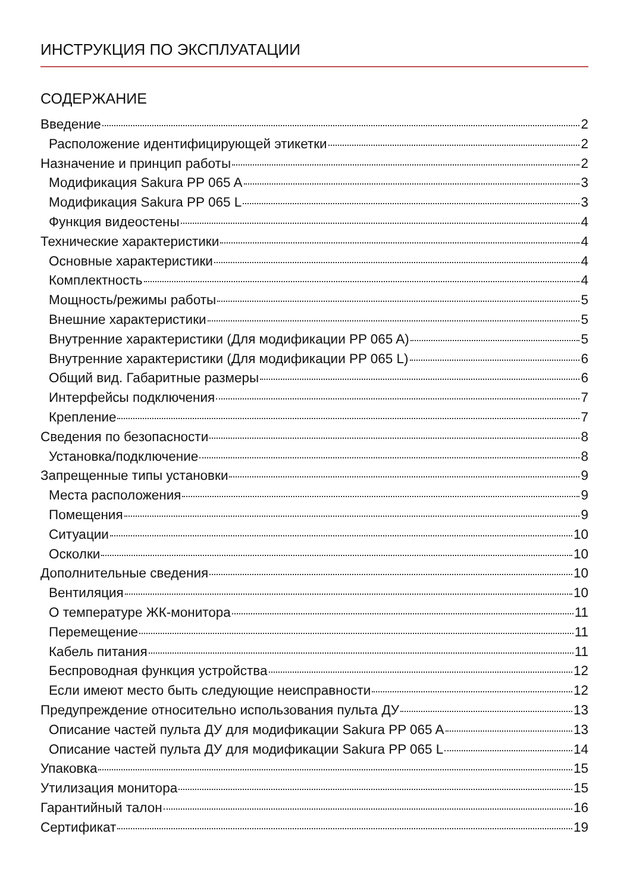ИНСТРУКЦИЯ ПО ЭКСПЛУАТАЦИИ
СОДЕРЖАНИЕ
Введение 2
Расположение идентифицирующей этикетки 2
Назначение и принцип работы 2
Модификация Sakura PP 065 A 3
Модификация Sakura PP 065 L 3
Функция видеостены 4
Технические характеристики 4
Основные характеристики 4
Комплектность 4
Мощность/режимы работы 5
Внешние характеристики 5
Внутренние характеристики (Для модификации PP 065 A) 5
Внутренние характеристики (Для модификации PP 065 L) 6
Общий вид. Габаритные размеры 6
Интерфейсы подключения 7
Крепление 7
Сведения по безопасности 8
Установка/подключение 8
Запрещенные типы установки 9
Места расположения 9
Помещения 9
Ситуации 10
Осколки 10
Дополнительные сведения 10
Вентиляция 10
О температуре ЖК-монитора 11
Перемещение 11
Кабель питания 11
Беспроводная функция устройства 12
Если имеют место быть следующие неисправности 12
Предупреждение относительно использования пульта ДУ 13
Описание частей пульта ДУ для модификации Sakura PP 065 A 13
Описание частей пульта ДУ для модификации Sakura PP 065 L 14
Упаковка 15
Утилизация монитора 15
Гарантийный талон 16
Сертификат 19